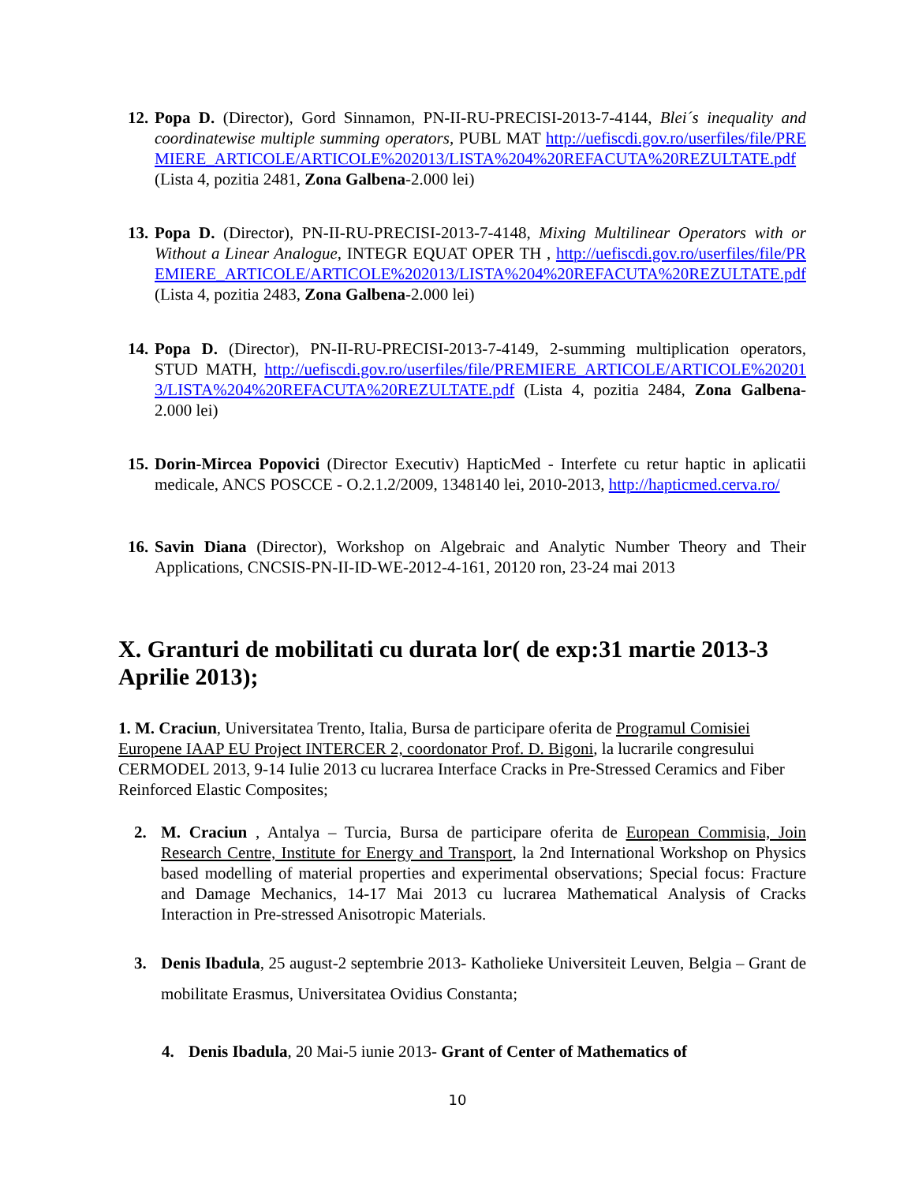12. Popa D. (Director), Gord Sinnamon, PN-II-RU-PRECISI-2013-7-4144, Blei´s inequality and coordinatewise multiple summing operators, PUBL MAT http://uefiscdi.gov.ro/userfiles/file/PREMIERE_ARTICOLE/ARTICOLE%202013/LISTA%204%20REFACUTA%20REZULTATE.pdf (Lista 4, pozitia 2481, Zona Galbena-2.000 lei)
13. Popa D. (Director), PN-II-RU-PRECISI-2013-7-4148, Mixing Multilinear Operators with or Without a Linear Analogue, INTEGR EQUAT OPER TH , http://uefiscdi.gov.ro/userfiles/file/PREMIERE_ARTICOLE/ARTICOLE%202013/LISTA%204%20REFACUTA%20REZULTATE.pdf (Lista 4, pozitia 2483, Zona Galbena-2.000 lei)
14. Popa D. (Director), PN-II-RU-PRECISI-2013-7-4149, 2-summing multiplication operators, STUD MATH, http://uefiscdi.gov.ro/userfiles/file/PREMIERE_ARTICOLE/ARTICOLE%202013/LISTA%204%20REFACUTA%20REZULTATE.pdf (Lista 4, pozitia 2484, Zona Galbena-2.000 lei)
15. Dorin-Mircea Popovici (Director Executiv) HapticMed - Interfete cu retur haptic in aplicatii medicale, ANCS POSCCE - O.2.1.2/2009, 1348140 lei, 2010-2013, http://hapticmed.cerva.ro/
16. Savin Diana (Director), Workshop on Algebraic and Analytic Number Theory and Their Applications, CNCSIS-PN-II-ID-WE-2012-4-161, 20120 ron, 23-24 mai 2013
X. Granturi de mobilitati cu durata lor( de exp:31 martie 2013-3 Aprilie 2013);
1. M. Craciun, Universitatea Trento, Italia, Bursa de participare oferita de Programul Comisiei Europene IAAP EU Project INTERCER 2, coordonator Prof. D. Bigoni, la lucrarile congresului CERMODEL 2013, 9-14 Iulie 2013 cu lucrarea Interface Cracks in Pre-Stressed Ceramics and Fiber Reinforced Elastic Composites;
2. M. Craciun , Antalya – Turcia, Bursa de participare oferita de European Commisia, Join Research Centre, Institute for Energy and Transport, la 2nd International Workshop on Physics based modelling of material properties and experimental observations; Special focus: Fracture and Damage Mechanics, 14-17 Mai 2013 cu lucrarea Mathematical Analysis of Cracks Interaction in Pre-stressed Anisotropic Materials.
3. Denis Ibadula, 25 august-2 septembrie 2013- Katholieke Universiteit Leuven, Belgia – Grant de mobilitate Erasmus, Universitatea Ovidius Constanta;
4. Denis Ibadula, 20 Mai-5 iunie 2013- Grant of Center of Mathematics of
10